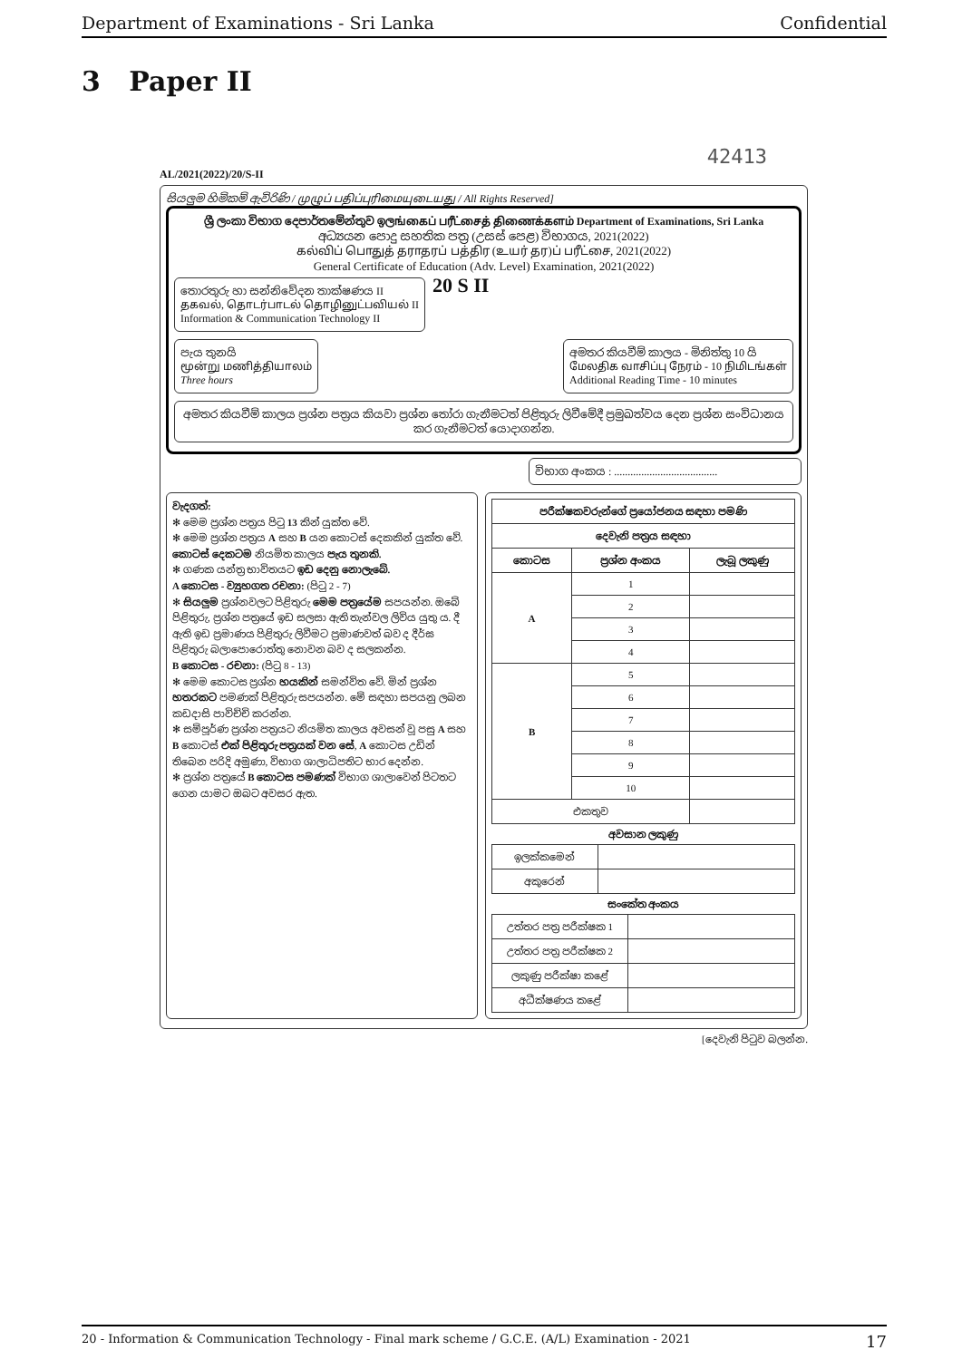Department of Examinations - Sri Lanka Confidential
3 Paper II
42413
AL/2021(2022)/20/S-II
සියලුම හිමිකම් ඇවිරිණි / முழுப் பதிப்புரிமையுடையது / All Rights Reserved]
ශ්‍රී ලංකා විභාග දෙපාර්තමේන්තුව ඉලங்கைப் பரீட்சைத் திணைக்களம் Department of Examinations, Sri Lanka
අධ්‍යයන පොදු සහතික පත්‍ර (උසස් පෙළ) විභාගය, 2021(2022)
கல்விப் பொதுத் தராதரப் பத்திர (உயர் தர)ப் பரீட்சை, 2021(2022)
General Certificate of Education (Adv. Level) Examination, 2021(2022)
තොරතුරු හා සන්නිවේදන තාක්ෂණය II
தகவல், தொடர்பாடல் தொழினுட்பவியல் II
Information & Communication Technology II
20 S II
පැය තුනයි
மூன்று மணித்தியாலம்
Three hours
අමතර කියවීම් කාලය - මිනිත්තු 10 යි
மேலதிக வாசிப்பு நேரம் - 10 நிமிடங்கள்
Additional Reading Time - 10 minutes
අමතර කියවීම් කාලය ප්‍රශ්න පත්‍රය කියවා ප්‍රශ්න තෝරා ගැනීමටත් පිළිතුරු ලිවීමේදී ප්‍රමුඛත්වය දෙන ප්‍රශ්න සංවිධානය කර ගැනීමටත් යොදාගන්න.
විභාග අංකය : ......................................
වැදගත්:
✻ මෙම ප්‍රශ්න පත්‍රය පිටු 13 කින් යුක්ත වේ.
✻ මෙම ප්‍රශ්න පත්‍රය A සහ B යන කොටස් දෙකකින් යුක්ත වේ. කොටස් දෙකටම නියමිත කාලය පැය තුනකි.
✻ ගණක යන්ත්‍ර භාවිතයට ඉඩ දෙනු නොලැබේ.
A කොටස - ව්‍යුහගත රචනා: (පිටු 2 - 7)
✻ සියලුම ප්‍රශ්නවලට පිළිතුරු මෙම පත්‍රයේම සපයන්න. ඔබේ පිළිතුරු, ප්‍රශ්න පත්‍රයේ ඉඩ සලසා ඇති තැන්වල ලිවිය යුතු ය. දී ඇති ඉඩ ප්‍රමාණය පිළිතුරු ලිවීමට ප්‍රමාණවත් බව ද දීර්ඝ පිළිතුරු බලාපොරොත්තු නොවන බව ද සලකන්න.
B කොටස - රචනා: (පිටු 8 - 13)
✻ මෙම කොටස ප්‍රශ්න හයකින් සමන්විත වේ. මින් ප්‍රශ්න හතරකට පමණක් පිළිතුරු සපයන්න. මේ සඳහා සපයනු ලබන කඩදාසි පාවිච්චි කරන්න.
✻ සම්පූර්ණ ප්‍රශ්න පත්‍රයට නියමිත කාලය අවසන් වූ පසු A සහ B කොටස් එක් පිළිතුරු පත්‍රයක් වන සේ, A කොටස උඩින් තිබෙන පරිදි අමුණා, විභාග ශාලාධිපතිට භාර දෙන්න.
✻ ප්‍රශ්න පත්‍රයේ B කොටස පමණක් විභාග ශාලාවෙන් පිටතට ගෙන යාමට ඔබට අවසර ඇත.
| පරීක්ෂකවරුන්ගේ ප්‍රයෝජනය සඳහා පමණි | | |
| --- | --- | --- |
| දෙවැනි පත්‍රය සඳහා | | |
| කොටස | ප්‍රශ්න අංකය | ලැබූ ලකුණු |
| A | 1 | |
| | 2 | |
| | 3 | |
| | 4 | |
| B | 5 | |
| | 6 | |
| | 7 | |
| | 8 | |
| | 9 | |
| | 10 | |
| එකතුව | | |
අවසාන ලකුණු
| ඉලක්කමෙන් | |
| අකුරෙන් | |
සංකේත අංකය
| උත්තර පත්‍ර පරීක්ෂක 1 | |
| උත්තර පත්‍ර පරීක්ෂක 2 | |
| ලකුණු පරීක්ෂා කළේ | |
| අධීක්ෂණය කළේ | |
[දෙවැනි පිටුව බලන්න.
20 - Information & Communication Technology - Final mark scheme / G.C.E. (A/L) Examination - 2021 17